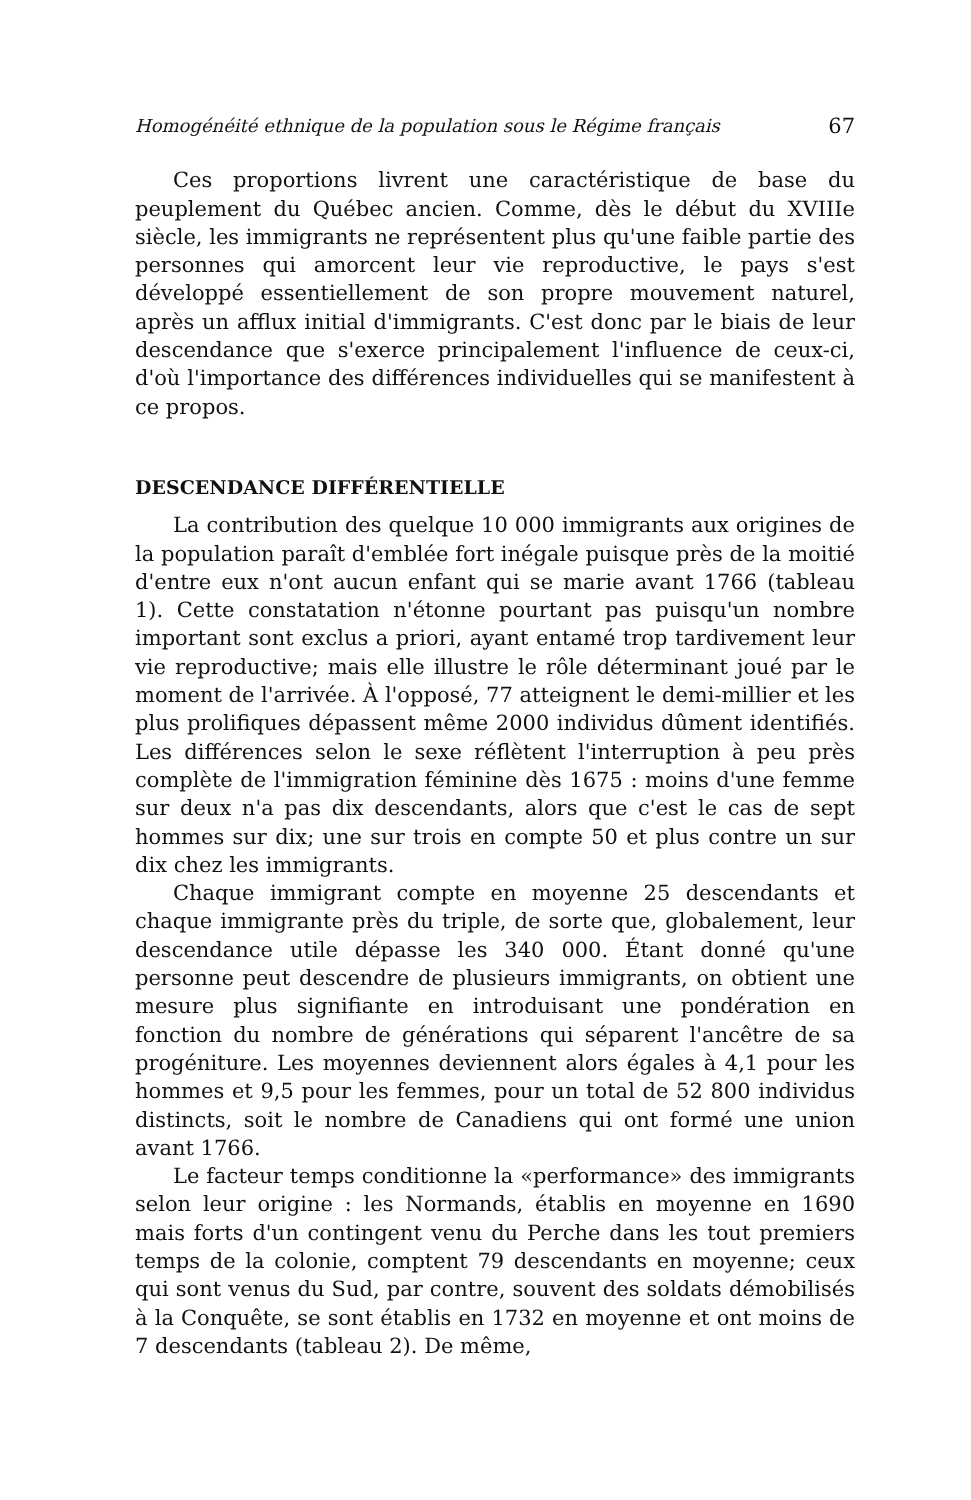Homogénéité ethnique de la population sous le Régime français 67
Ces proportions livrent une caractéristique de base du peuplement du Québec ancien. Comme, dès le début du XVIIIe siècle, les immigrants ne représentent plus qu'une faible partie des personnes qui amorcent leur vie reproductive, le pays s'est développé essentiellement de son propre mouvement naturel, après un afflux initial d'immigrants. C'est donc par le biais de leur descendance que s'exerce principalement l'influence de ceux-ci, d'où l'importance des différences individuelles qui se manifestent à ce propos.
DESCENDANCE DIFFÉRENTIELLE
La contribution des quelque 10 000 immigrants aux origines de la population paraît d'emblée fort inégale puisque près de la moitié d'entre eux n'ont aucun enfant qui se marie avant 1766 (tableau 1). Cette constatation n'étonne pourtant pas puisqu'un nombre important sont exclus a priori, ayant entamé trop tardivement leur vie reproductive; mais elle illustre le rôle déterminant joué par le moment de l'arrivée. À l'opposé, 77 atteignent le demi-millier et les plus prolifiques dépassent même 2000 individus dûment identifiés. Les différences selon le sexe réflètent l'interruption à peu près complète de l'immigration féminine dès 1675 : moins d'une femme sur deux n'a pas dix descendants, alors que c'est le cas de sept hommes sur dix; une sur trois en compte 50 et plus contre un sur dix chez les immigrants.
Chaque immigrant compte en moyenne 25 descendants et chaque immigrante près du triple, de sorte que, globalement, leur descendance utile dépasse les 340 000. Étant donné qu'une personne peut descendre de plusieurs immigrants, on obtient une mesure plus signifiante en introduisant une pondération en fonction du nombre de générations qui séparent l'ancêtre de sa progéniture. Les moyennes deviennent alors égales à 4,1 pour les hommes et 9,5 pour les femmes, pour un total de 52 800 individus distincts, soit le nombre de Canadiens qui ont formé une union avant 1766.
Le facteur temps conditionne la «performance» des immigrants selon leur origine : les Normands, établis en moyenne en 1690 mais forts d'un contingent venu du Perche dans les tout premiers temps de la colonie, comptent 79 descendants en moyenne; ceux qui sont venus du Sud, par contre, souvent des soldats démobilisés à la Conquête, se sont établis en 1732 en moyenne et ont moins de 7 descendants (tableau 2). De même,